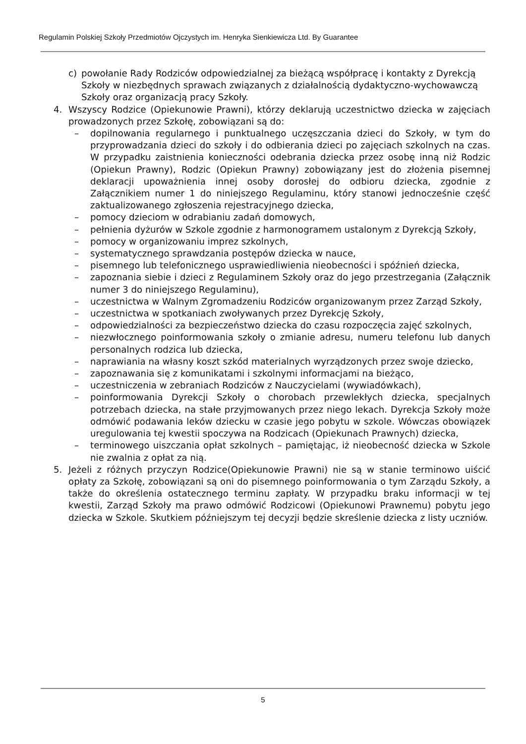Regulamin Polskiej Szkoły Przedmiotów Ojczystych im. Henryka Sienkiewicza Ltd. By Guarantee
c) powołanie Rady Rodziców odpowiedzialnej za bieżącą współpracę i kontakty z Dyrekcją Szkoły w niezbędnych sprawach związanych z działalnością dydaktyczno-wychowawczą Szkoły oraz organizacją pracy Szkoły.
4. Wszyscy Rodzice (Opiekunowie Prawni), którzy deklarują uczestnictwo dziecka w zajęciach prowadzonych przez Szkołę, zobowiązani są do:
– dopilnowania regularnego i punktualnego uczęszczania dzieci do Szkoły, w tym do przyprowadzania dzieci do szkoły i do odbierania dzieci po zajęciach szkolnych na czas. W przypadku zaistnienia konieczności odebrania dziecka przez osobę inną niż Rodzic (Opiekun Prawny), Rodzic (Opiekun Prawny) zobowiązany jest do złożenia pisemnej deklaracji upoważnienia innej osoby dorosłej do odbioru dziecka, zgodnie z Załącznikiem numer 1 do niniejszego Regulaminu, który stanowi jednocześnie część zaktualizowanego zgłoszenia rejestracyjnego dziecka,
– pomocy dzieciom w odrabianiu zadań domowych,
– pełnienia dyżurów w Szkole zgodnie z harmonogramem ustalonym z Dyrekcją Szkoły,
– pomocy w organizowaniu imprez szkolnych,
– systematycznego sprawdzania postępów dziecka w nauce,
– pisemnego lub telefonicznego usprawiedliwienia nieobecności i spóźnień dziecka,
– zapoznania siebie i dzieci z Regulaminem Szkoły oraz do jego przestrzegania (Załącznik numer 3 do niniejszego Regulaminu),
– uczestnictwa w Walnym Zgromadzeniu Rodziców organizowanym przez Zarząd Szkoły,
– uczestnictwa w spotkaniach zwoływanych przez Dyrekcję Szkoły,
– odpowiedzialności za bezpieczeństwo dziecka do czasu rozpoczęcia zajęć szkolnych,
– niezwłocznego poinformowania szkoły o zmianie adresu, numeru telefonu lub danych personalnych rodzica lub dziecka,
– naprawiania na własny koszt szkód materialnych wyrządzonych przez swoje dziecko,
– zapoznawania się z komunikatami i szkolnymi informacjami na bieżąco,
– uczestniczenia w zebraniach Rodziców z Nauczycielami (wywiadówkach),
– poinformowania Dyrekcji Szkoły o chorobach przewlekłych dziecka, specjalnych potrzebach dziecka, na stałe przyjmowanych przez niego lekach. Dyrekcja Szkoły może odmówić podawania leków dziecku w czasie jego pobytu w szkole. Wówczas obowiązek uregulowania tej kwestii spoczywa na Rodzicach (Opiekunach Prawnych) dziecka,
– terminowego uiszczania opłat szkolnych – pamiętając, iż nieobecność dziecka w Szkole nie zwalnia z opłat za nią.
5. Jeżeli z różnych przyczyn Rodzice(Opiekunowie Prawni) nie są w stanie terminowo uiścić opłaty za Szkołę, zobowiązani są oni do pisemnego poinformowania o tym Zarządu Szkoły, a także do określenia ostatecznego terminu zapłaty. W przypadku braku informacji w tej kwestii, Zarząd Szkoły ma prawo odmówić Rodzicowi (Opiekunowi Prawnemu) pobytu jego dziecka w Szkole. Skutkiem późniejszym tej decyzji będzie skreślenie dziecka z listy uczniów.
5